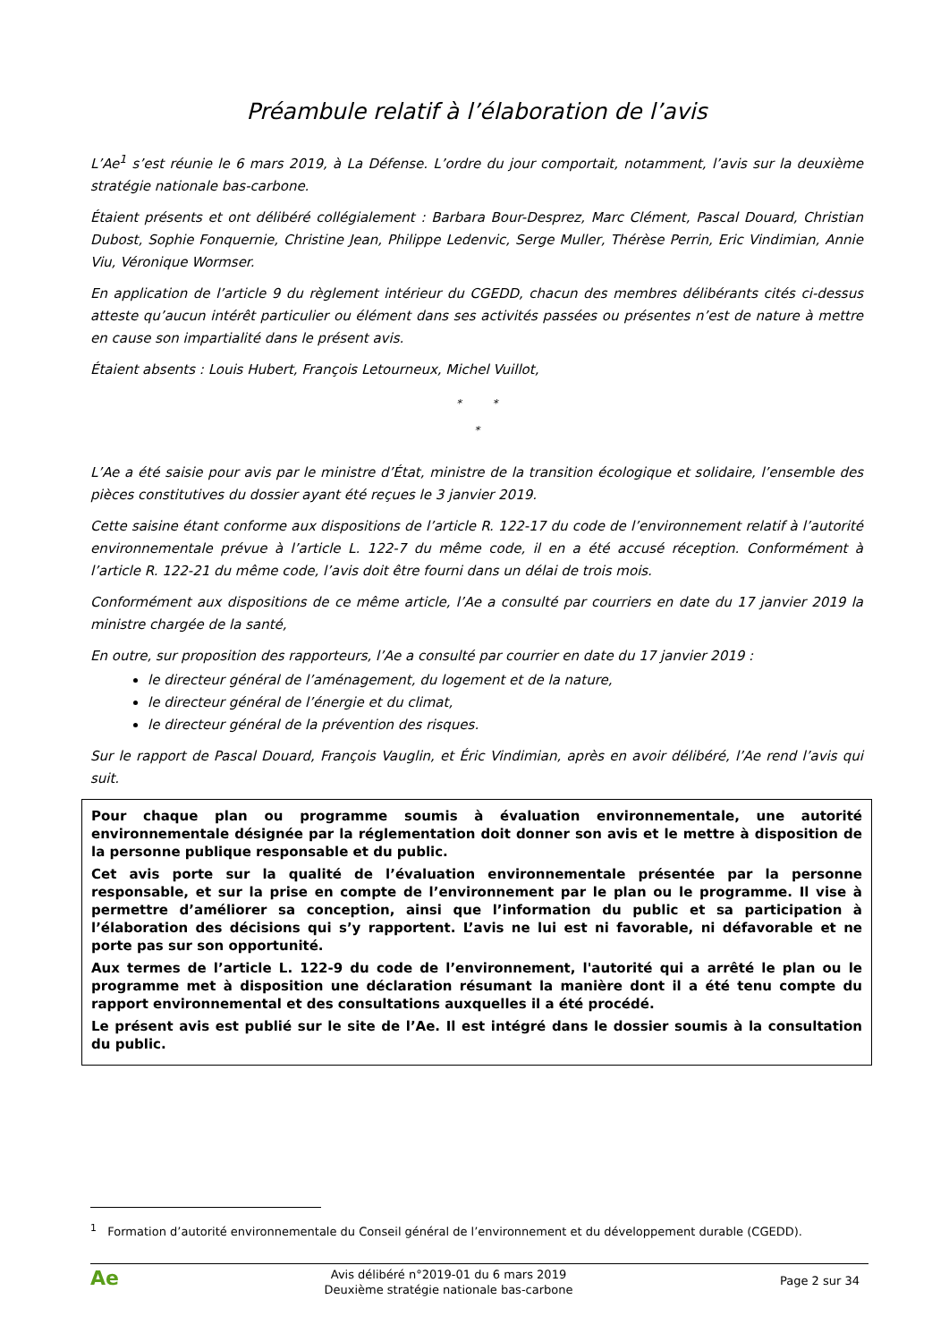Préambule relatif à l’élaboration de l’avis
L’Ae<sup>1</sup> s’est réunie le 6 mars 2019, à La Défense. L’ordre du jour comportait, notamment, l’avis sur la deuxième stratégie nationale bas-carbone.
Étaient présents et ont délibéré collégialement : Barbara Bour-Desprez, Marc Clément, Pascal Douard, Christian Dubost, Sophie Fonquernie, Christine Jean, Philippe Ledenvic, Serge Muller, Thérèse Perrin, Eric Vindimian, Annie Viu, Véronique Wormser.
En application de l’article 9 du règlement intérieur du CGEDD, chacun des membres délibérants cités ci-dessus atteste qu’aucun intérêt particulier ou élément dans ses activités passées ou présentes n’est de nature à mettre en cause son impartialité dans le présent avis.
Étaient absents : Louis Hubert, François Letourneux, Michel Vuillot,
* *
*
L’Ae a été saisie pour avis par le ministre d’État, ministre de la transition écologique et solidaire, l’ensemble des pièces constitutives du dossier ayant été reçues le 3 janvier 2019.
Cette saisine étant conforme aux dispositions de l’article R. 122-17 du code de l’environnement relatif à l’autorité environnementale prévue à l’article L. 122-7 du même code, il en a été accusé réception. Conformément à l’article R. 122-21 du même code, l’avis doit être fourni dans un délai de trois mois.
Conformément aux dispositions de ce même article, l’Ae a consulté par courriers en date du 17 janvier 2019 la ministre chargée de la santé,
En outre, sur proposition des rapporteurs, l’Ae a consulté par courrier en date du 17 janvier 2019 :
le directeur général de l’aménagement, du logement et de la nature,
le directeur général de l’énergie et du climat,
le directeur général de la prévention des risques.
Sur le rapport de Pascal Douard, François Vauglin, et Éric Vindimian, après en avoir délibéré, l’Ae rend l’avis qui suit.
Pour chaque plan ou programme soumis à évaluation environnementale, une autorité environnementale désignée par la réglementation doit donner son avis et le mettre à disposition de la personne publique responsable et du public.
Cet avis porte sur la qualité de l’évaluation environnementale présentée par la personne responsable, et sur la prise en compte de l’environnement par le plan ou le programme. Il vise à permettre d’améliorer sa conception, ainsi que l’information du public et sa participation à l’élaboration des décisions qui s’y rapportent. L’avis ne lui est ni favorable, ni défavorable et ne porte pas sur son opportunité.
Aux termes de l’article L. 122-9 du code de l’environnement, l'autorité qui a arrêté le plan ou le programme met à disposition une déclaration résumant la manière dont il a été tenu compte du rapport environnemental et des consultations auxquelles il a été procédé.
Le présent avis est publié sur le site de l’Ae. Il est intégré dans le dossier soumis à la consultation du public.
<sup>1</sup> Formation d’autorité environnementale du Conseil général de l’environnement et du développement durable (CGEDD).
Ae
Avis délibéré n°2019-01 du 6 mars 2019
Deuxième stratégie nationale bas-carbone
Page 2 sur 34